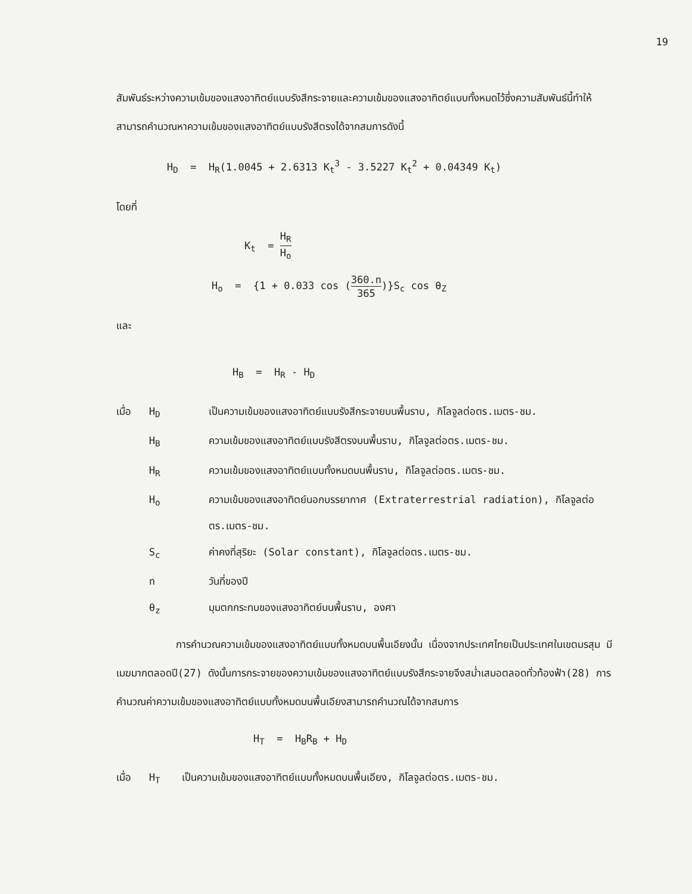19
สัมพันธ์ระหว่างความเข้มของแสงอาทิตย์แบบรังสีกระจายและความเข้มของแสงอาทิตย์แบบทั้งหมดไว้ซึ่งความสัมพันธ์นี้ทำให้สามารถคำนวณหาความเข้มของแสงอาทิตย์แบบรังสีตรงได้จากสมการดังนี้
H<sub>D</sub> = H<sub>R</sub>(1.0045 + 2.6313 K<sub>t</sub><sup>3</sup> - 3.5227 K<sub>t</sub><sup>2</sup> + 0.04349 K<sub>t</sub>)
โดยที่
K<sub>t</sub> = H<sub>R</sub> H<sub>o</sub>
H<sub>o</sub> = {1 + 0.033 cos (360.n 365)}S<sub>c</sub> cos θ<sub>Z</sub>
และ
H<sub>B</sub> = H<sub>R</sub> - H<sub>D</sub>
เมื่อ H<sub>D</sub> เป็นความเข้มของแสงอาทิตย์แบบรังสีกระจายบนพื้นราบ, กิโลจูลต่อตร.เมตร-ชม.
H<sub>B</sub> ความเข้มของแสงอาทิตย์แบบรังสีตรงบนพื้นราบ, กิโลจูลต่อตร.เมตร-ชม.
H<sub>R</sub> ความเข้มของแสงอาทิตย์แบบทั้งหมดบนพื้นราบ, กิโลจูลต่อตร.เมตร-ชม.
H<sub>o</sub> ความเข้มของแสงอาทิตย์นอกบรรยากาศ (Extraterrestrial radiation), กิโลจูลต่อตร.เมตร-ชม.
S<sub>c</sub> ค่าคงที่สุริยะ (Solar constant), กิโลจูลต่อตร.เมตร-ชม.
n วันที่ของปี
θ<sub>z</sub> มุมตกกระทบของแสงอาทิตย์บนพื้นราบ, องศา
การคำนวณความเข้มของแสงอาทิตย์แบบทั้งหมดบนพื้นเอียงนั้น เนื่องจากประเทศไทยเป็นประเทศในเขตมรสุม มีเมฆมากตลอดปี(27) ดังนั้นการกระจายของความเข้มของแสงอาทิตย์แบบรังสีกระจายจึงสม่ำเสมอตลอดทั่วท้องฟ้า(28) การคำนวณค่าความเข้มของแสงอาทิตย์แบบทั้งหมดบนพื้นเอียงสามารถคำนวณได้จากสมการ
H<sub>T</sub> = H<sub>B</sub>R<sub>B</sub> + H<sub>D</sub>
เมื่อ H<sub>T</sub> เป็นความเข้มของแสงอาทิตย์แบบทั้งหมดบนพื้นเอียง, กิโลจูลต่อตร.เมตร-ชม.